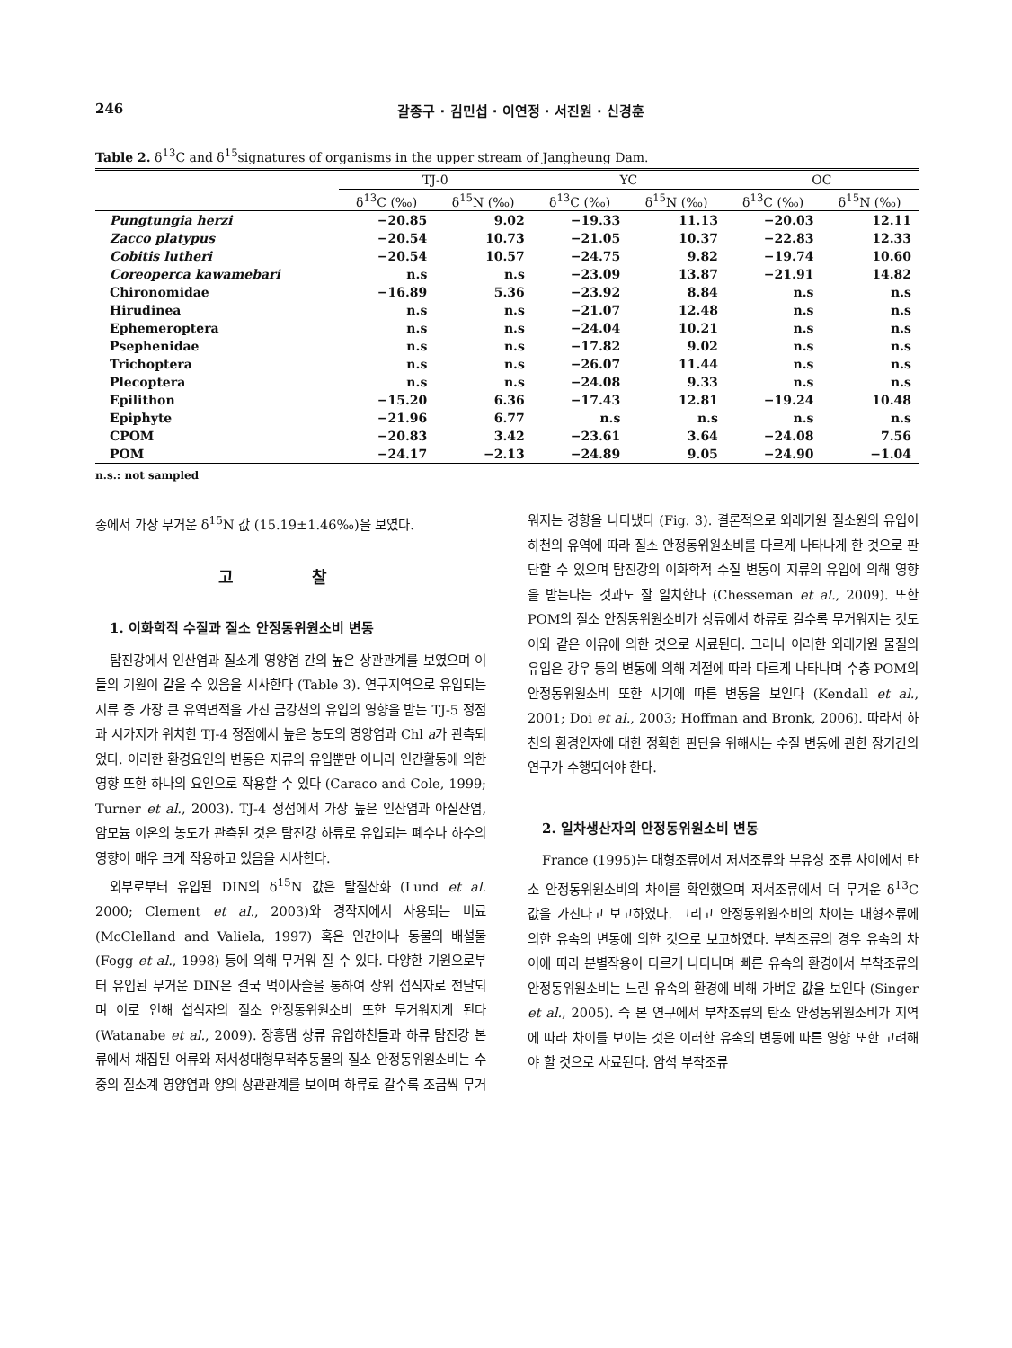246 갈종구 · 김민섭 · 이연정 · 서진원 · 신경훈
Table 2. δ<sup>13</sup>C and δ<sup>15</sup>signatures of organisms in the upper stream of Jangheung Dam.
| | TJ-0 | | YC | | OC | |
| --- | --- | --- | --- | --- | --- | --- |
| | δ<sup>13</sup>C (‰) | δ<sup>15</sup>N (‰) | δ<sup>13</sup>C (‰) | δ<sup>15</sup>N (‰) | δ<sup>13</sup>C (‰) | δ<sup>15</sup>N (‰) |
| Pungtungia herzi | −20.85 | 9.02 | −19.33 | 11.13 | −20.03 | 12.11 |
| Zacco platypus | −20.54 | 10.73 | −21.05 | 10.37 | −22.83 | 12.33 |
| Cobitis lutheri | −20.54 | 10.57 | −24.75 | 9.82 | −19.74 | 10.60 |
| Coreoperca kawamebari | n.s | n.s | −23.09 | 13.87 | −21.91 | 14.82 |
| Chironomidae | −16.89 | 5.36 | −23.92 | 8.84 | n.s | n.s |
| Hirudinea | n.s | n.s | −21.07 | 12.48 | n.s | n.s |
| Ephemeroptera | n.s | n.s | −24.04 | 10.21 | n.s | n.s |
| Psephenidae | n.s | n.s | −17.82 | 9.02 | n.s | n.s |
| Trichoptera | n.s | n.s | −26.07 | 11.44 | n.s | n.s |
| Plecoptera | n.s | n.s | −24.08 | 9.33 | n.s | n.s |
| Epilithon | −15.20 | 6.36 | −17.43 | 12.81 | −19.24 | 10.48 |
| Epiphyte | −21.96 | 6.77 | n.s | n.s | n.s | n.s |
| CPOM | −20.83 | 3.42 | −23.61 | 3.64 | −24.08 | 7.56 |
| POM | −24.17 | −2.13 | −24.89 | 9.05 | −24.90 | −1.04 |
n.s.: not sampled
종에서 가장 무거운 δ<sup>15</sup>N 값 (15.19±1.46‰)을 보였다.
고 찰
1. 이화학적 수질과 질소 안정동위원소비 변동
탐진강에서 인산염과 질소계 영양염 간의 높은 상관관계를 보였으며 이들의 기원이 같을 수 있음을 시사한다 (Table 3). 연구지역으로 유입되는 지류 중 가장 큰 유역면적을 가진 금강천의 유입의 영향을 받는 TJ-5 정점과 시가지가 위치한 TJ-4 정점에서 높은 농도의 영양염과 Chl a가 관측되었다. 이러한 환경요인의 변동은 지류의 유입뿐만 아니라 인간활동에 의한 영향 또한 하나의 요인으로 작용할 수 있다 (Caraco and Cole, 1999; Turner et al., 2003). TJ-4 정점에서 가장 높은 인산염과 아질산염, 암모늄 이온의 농도가 관측된 것은 탐진강 하류로 유입되는 폐수나 하수의 영향이 매우 크게 작용하고 있음을 시사한다.
외부로부터 유입된 DIN의 δ<sup>15</sup>N 값은 탈질산화 (Lund et al. 2000; Clement et al., 2003)와 경작지에서 사용되는 비료 (McClelland and Valiela, 1997) 혹은 인간이나 동물의 배설물 (Fogg et al., 1998) 등에 의해 무거워 질 수 있다. 다양한 기원으로부터 유입된 무거운 DIN은 결국 먹이사슬을 통하여 상위 섭식자로 전달되며 이로 인해 섭식자의 질소 안정동위원소비 또한 무거워지게 된다 (Watanabe et al., 2009). 장흥댐 상류 유입하천들과 하류 탐진강 본류에서 채집된 어류와 저서성대형무척추동물의 질소 안정동위원소비는 수중의 질소계 영양염과 양의 상관관계를 보이며 하류로 갈수록 조금씩 무거워지는 경향을 나타냈다 (Fig. 3). 결론적으로 외래기원 질소원의 유입이 하천의 유역에 따라 질소 안정동위원소비를 다르게 나타나게 한 것으로 판단할 수 있으며 탐진강의 이화학적 수질 변동이 지류의 유입에 의해 영향을 받는다는 것과도 잘 일치한다 (Chesseman et al., 2009). 또한 POM의 질소 안정동위원소비가 상류에서 하류로 갈수록 무거워지는 것도 이와 같은 이유에 의한 것으로 사료된다. 그러나 이러한 외래기원 물질의 유입은 강우 등의 변동에 의해 계절에 따라 다르게 나타나며 수층 POM의 안정동위원소비 또한 시기에 따른 변동을 보인다 (Kendall et al., 2001; Doi et al., 2003; Hoffman and Bronk, 2006). 따라서 하천의 환경인자에 대한 정확한 판단을 위해서는 수질 변동에 관한 장기간의 연구가 수행되어야 한다.
2. 일차생산자의 안정동위원소비 변동
France (1995)는 대형조류에서 저서조류와 부유성 조류 사이에서 탄소 안정동위원소비의 차이를 확인했으며 저서조류에서 더 무거운 δ<sup>13</sup>C 값을 가진다고 보고하였다. 그리고 안정동위원소비의 차이는 대형조류에 의한 유속의 변동에 의한 것으로 보고하였다. 부착조류의 경우 유속의 차이에 따라 분별작용이 다르게 나타나며 빠른 유속의 환경에서 부착조류의 안정동위원소비는 느린 유속의 환경에 비해 가벼운 값을 보인다 (Singer et al., 2005). 즉 본 연구에서 부착조류의 탄소 안정동위원소비가 지역에 따라 차이를 보이는 것은 이러한 유속의 변동에 따른 영향 또한 고려해야 할 것으로 사료된다. 암석 부착조류